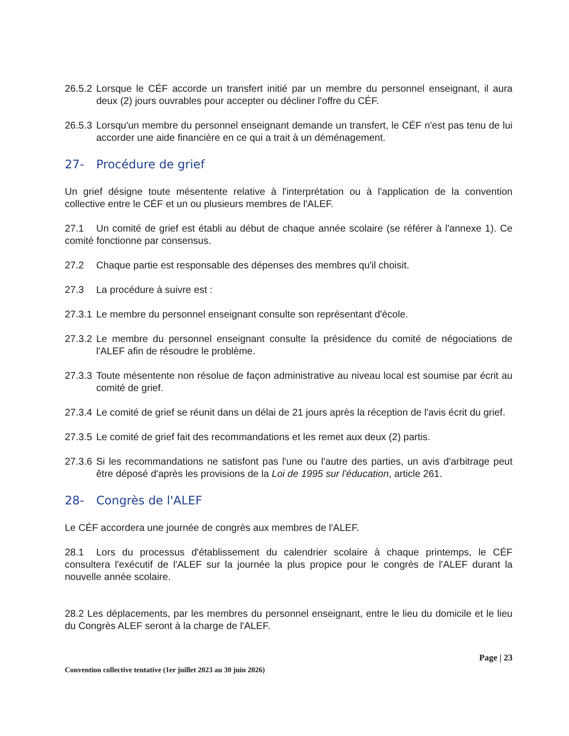26.5.2 Lorsque le CÉF accorde un transfert initié par un membre du personnel enseignant, il aura deux (2) jours ouvrables pour accepter ou décliner l'offre du CÉF.
26.5.3 Lorsqu'un membre du personnel enseignant demande un transfert, le CÉF n'est pas tenu de lui accorder une aide financière en ce qui a trait à un déménagement.
27- Procédure de grief
Un grief désigne toute mésentente relative à l'interprétation ou à l'application de la convention collective entre le CÉF et un ou plusieurs membres de l'ALEF.
27.1 Un comité de grief est établi au début de chaque année scolaire (se référer à l'annexe 1). Ce comité fonctionne par consensus.
27.2 Chaque partie est responsable des dépenses des membres qu'il choisit.
27.3 La procédure à suivre est :
27.3.1 Le membre du personnel enseignant consulte son représentant d'école.
27.3.2 Le membre du personnel enseignant consulte la présidence du comité de négociations de l'ALEF afin de résoudre le problème.
27.3.3 Toute mésentente non résolue de façon administrative au niveau local est soumise par écrit au comité de grief.
27.3.4 Le comité de grief se réunit dans un délai de 21 jours après la réception de l'avis écrit du grief.
27.3.5 Le comité de grief fait des recommandations et les remet aux deux (2) partis.
27.3.6 Si les recommandations ne satisfont pas l'une ou l'autre des parties, un avis d'arbitrage peut être déposé d'après les provisions de la Loi de 1995 sur l'éducation, article 261.
28- Congrès de l'ALEF
Le CÉF accordera une journée de congrès aux membres de l'ALEF.
28.1 Lors du processus d'établissement du calendrier scolaire à chaque printemps, le CÉF consultera l'exécutif de l'ALEF sur la journée la plus propice pour le congrès de l'ALEF durant la nouvelle année scolaire.
28.2 Les déplacements, par les membres du personnel enseignant, entre le lieu du domicile et le lieu du Congrès ALEF seront à la charge de l'ALEF.
Page | 23
Convention collective tentative (1er juillet 2023 au 30 juin 2026)